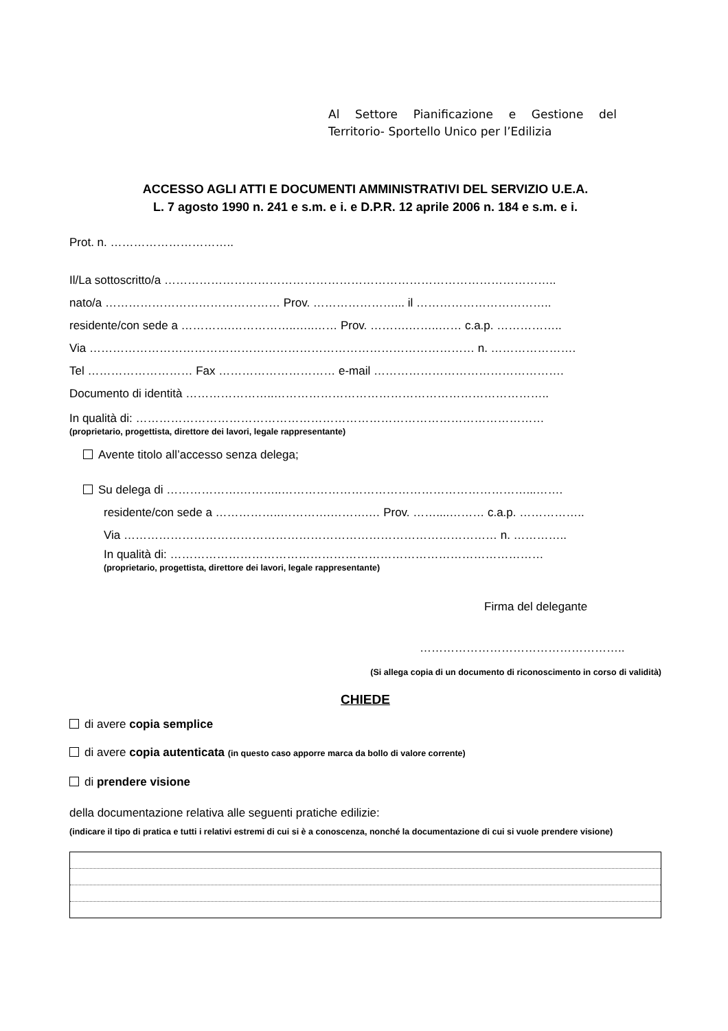Al Settore Pianificazione e Gestione del Territorio- Sportello Unico per l’Edilizia
ACCESSO AGLI ATTI E DOCUMENTI AMMINISTRATIVI DEL SERVIZIO U.E.A.
L. 7 agosto 1990 n. 241 e s.m. e i. e D.P.R. 12 aprile 2006 n. 184 e s.m. e i.
Prot. n. …………………………..
Il/La sottoscritto/a ………………………………………………………………………………………..
nato/a ……………………………………… Prov. …………………... il ……………………………..
residente/con sede a ………….……………..…..…… Prov. ……….……..…… c.a.p. ……………..
Via ……………………………………………………………………………………… n. ………………….
Tel ……………………… Fax ………………………… e-mail ………………………………………….
Documento di identità …………………..……………………………………………………………..
In qualità di: ……………………………………………………………………………………………
(proprietario, progettista, direttore dei lavori, legale rappresentante)
Avente titolo all’accesso senza delega;
Su delega di ……………….………..………………………………………………………...…….
residente/con sede a ……………..………….……….… Prov. ……....……… c.a.p. ……………..
Via …………………………………………………………………………………… n. …………..
In qualità di: ……………………………………………………………………………………
(proprietario, progettista, direttore dei lavori, legale rappresentante)
Firma del delegante
……………………………………………..
(Si allega copia di un documento di riconoscimento in corso di validità)
CHIEDE
di avere copia semplice
di avere copia autenticata (in questo caso apporre marca da bollo di valore corrente)
di prendere visione
della documentazione relativa alle seguenti pratiche edilizie:
(indicare il tipo di pratica e tutti i relativi estremi di cui si è a conoscenza, nonché la documentazione di cui si vuole prendere visione)